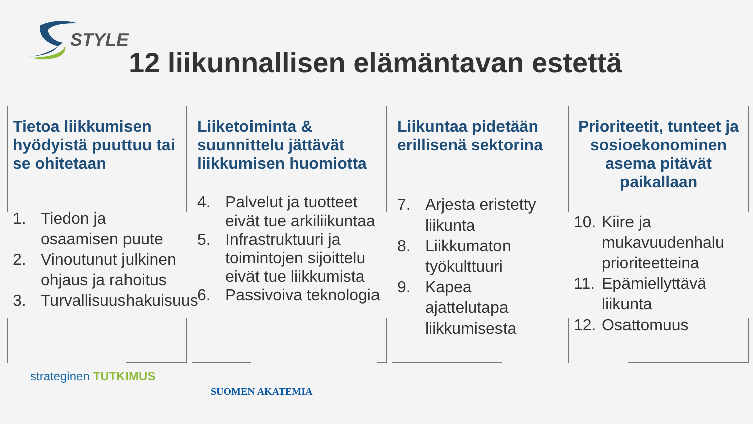STYLE
12 liikunnallisen elämäntavan estettä
Tietoa liikkumisen hyödyistä puuttuu tai se ohitetaan
1. Tiedon ja osaamisen puute
2. Vinoutunut julkinen ohjaus ja rahoitus
3. Turvallisuushakuisuus
Liiketoiminta & suunnittelu jättävät liikkumisen huomiotta
4. Palvelut ja tuotteet eivät tue arkiliikuntaa
5. Infrastruktuuri ja toimintojen sijoittelu eivät tue liikkumista
6. Passivoiva teknologia
Liikuntaa pidetään erillisenä sektorina
7. Arjesta eristetty liikunta
8. Liikkumaton työkulttuuri
9. Kapea ajattelutapa liikkumisesta
Prioriteetit, tunteet ja sosioekonominen asema pitävät paikallaan
10. Kiire ja mukavuudenhalu prioriteetteina
11. Epämiellyttävä liikunta
12. Osattomuus
strateginen TUTKIMUS
SUOMEN AKATEMIA